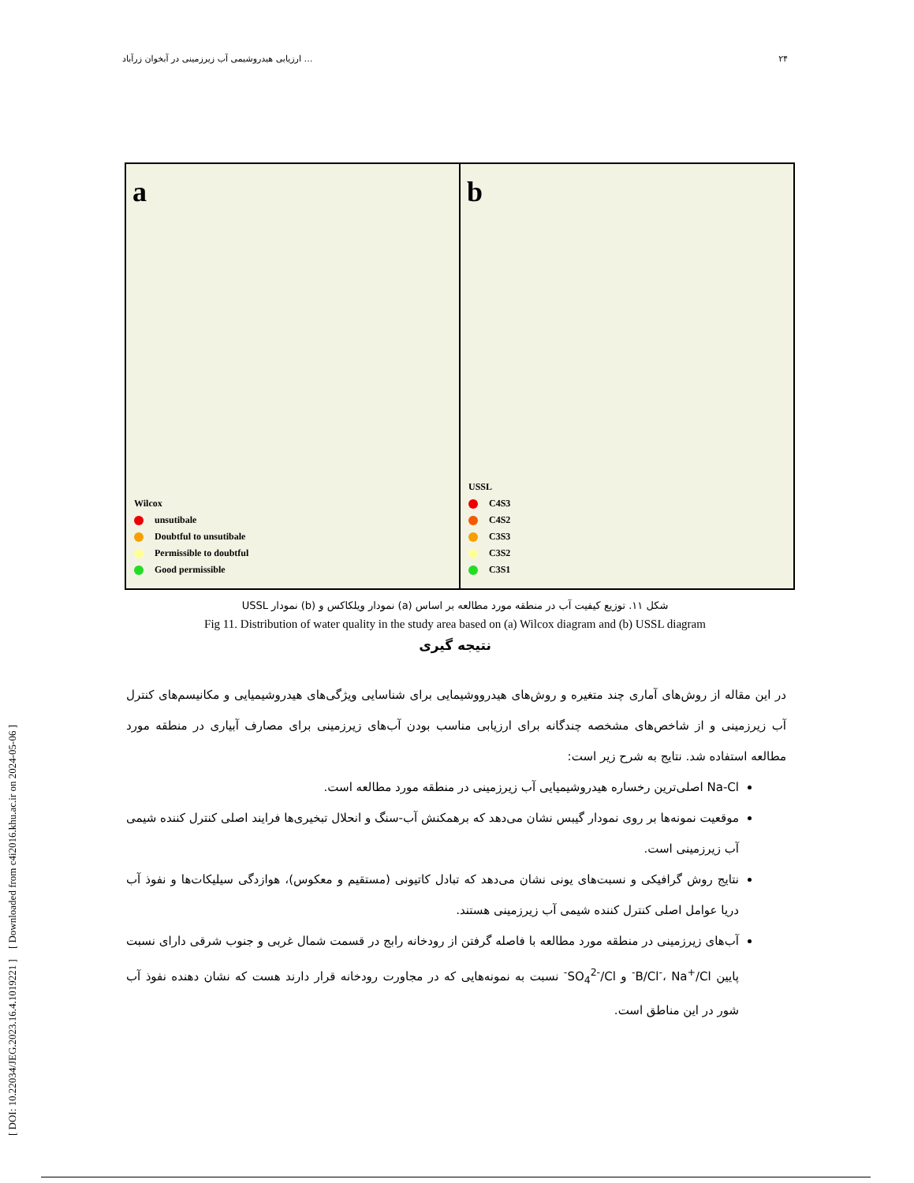[ DOI: 10.22034/JEG.2023.16.4.1019221 ] [ Downloaded from c4i2016.khu.ac.ir on 2024-05-06 ]
ارزیابی هیدروشیمی آب زیرزمینی در آبخوان زرآباد … ۲۴
a
Wilcox
unsutibale
Doubtful to unsutibale
Permissible to doubtful
Good permissible
b
USSL
C4S3
C4S2
C3S3
C3S2
C3S1
شکل ۱۱. توزیع کیفیت آب در منطقه مورد مطالعه بر اساس (a) نمودار ویلکاکس و (b) نمودار USSL
Fig 11. Distribution of water quality in the study area based on (a) Wilcox diagram and (b) USSL diagram
نتیجه گیری
در این مقاله از روش‌های آماری چند متغیره و روش‌های هیدرووشیمایی برای شناسایی ویژگی‌های هیدروشیمیایی و مکانیسم‌های کنترل آب زیرزمینی و از شاخص‌های مشخصه چندگانه برای ارزیابی مناسب بودن آب‌های زیرزمینی برای مصارف آبیاری در منطقه مورد مطالعه استفاده شد. نتایج به شرح زیر است:
Na-Cl اصلی‌ترین رخساره هیدروشیمیایی آب زیرزمینی در منطقه مورد مطالعه است.
موقعیت نمونه‌ها بر روی نمودار گیبس نشان می‌دهد که برهمکنش آب-سنگ و انحلال تبخیری‌ها فرایند اصلی کنترل کننده شیمی آب زیرزمینی است.
نتایج روش گرافیکی و نسبت‌های یونی نشان می‌دهد که تبادل کاتیونی (مستقیم و معکوس)، هوازدگی سیلیکات‌ها و نفوذ آب دریا عوامل اصلی کنترل کننده شیمی آب زیرزمینی هستند.
آب‌های زیرزمینی در منطقه مورد مطالعه با فاصله گرفتن از رودخانه رابج در قسمت شمال غربی و جنوب شرقی دارای نسبت پایین B/Cl<sup>-</sup>، Na<sup>+</sup>/Cl<sup>-</sup> و SO<sub>4</sub><sup>2-</sup>/Cl<sup>-</sup> نسبت به نمونه‌هایی که در مجاورت رودخانه قرار دارند هست که نشان دهنده نفوذ آب شور در این مناطق است.